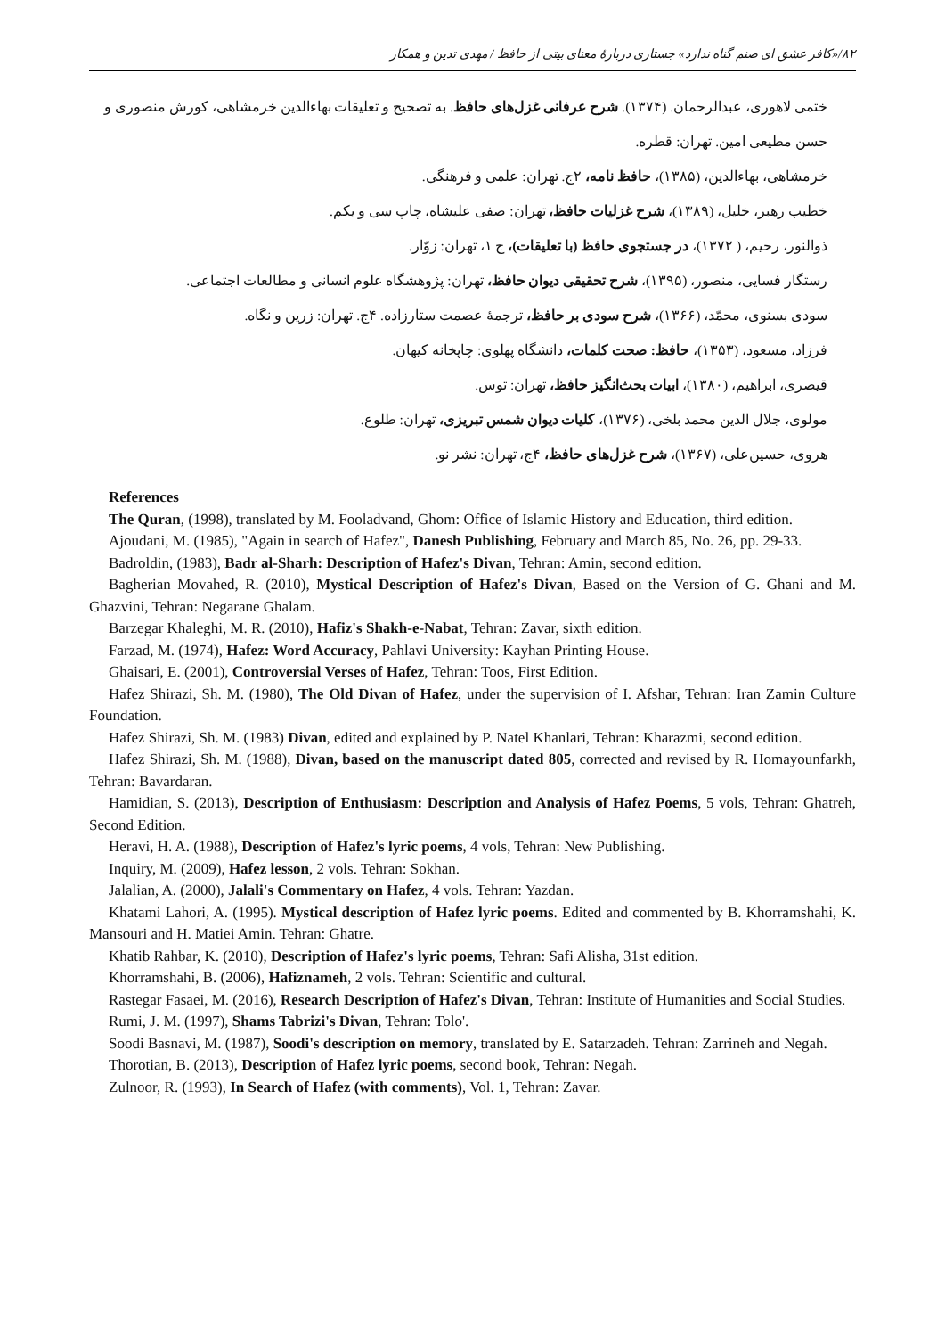۸۲/«کافر عشق ای صنم گناه ندارد» جستاری دربارهٔ معنای بیتی از حافظ / مهدی تدین و همکار
ختمی لاهوری، عبدالرحمان. (۱۳۷۴). شرح عرفانی غزل‌های حافظ. به تصحیح و تعلیقات بهاءالدین خرمشاهی، کورش منصوری و حسن مطیعی امین. تهران: قطره.
خرمشاهی، بهاءالدین، (۱۳۸۵)، حافظ نامه، ۲ج. تهران: علمی و فرهنگی.
خطیب رهبر، خلیل، (۱۳۸۹)، شرح غزلیات حافظ، تهران: صفی علیشاه، چاپ سی و یکم.
ذوالنور، رحیم، ( ۱۳۷۲)، در جستجوی حافظ (با تعلیقات)، ج ۱، تهران: زوّار.
رستگار فسایی، منصور، (۱۳۹۵)، شرح تحقیقی دیوان حافظ، تهران: پژوهشگاه علوم انسانی و مطالعات اجتماعی.
سودی بسنوی، محمّد، (۱۳۶۶)، شرح سودی بر حافظ، ترجمهٔ عصمت ستارزاده. ۴ج. تهران: زرین و نگاه.
فرزاد، مسعود، (۱۳۵۳)، حافظ: صحت کلمات، دانشگاه پهلوی: چاپخانه کیهان.
قیصری، ابراهیم، (۱۳۸۰)، ابیات بحث‌انگیز حافظ، تهران: توس.
مولوی، جلال الدین محمد بلخی، (۱۳۷۶)، کلیات دیوان شمس تبریزی، تهران: طلوع.
هروی، حسین‌علی، (۱۳۶۷)، شرح غزل‌های حافظ، ۴ج، تهران: نشر نو.
References
The Quran, (1998), translated by M. Fooladvand, Ghom: Office of Islamic History and Education, third edition.
Ajoudani, M. (1985), "Again in search of Hafez", Danesh Publishing, February and March 85, No. 26, pp. 29-33.
Badroldin, (1983), Badr al-Sharh: Description of Hafez's Divan, Tehran: Amin, second edition.
Bagherian Movahed, R. (2010), Mystical Description of Hafez's Divan, Based on the Version of G. Ghani and M. Ghazvini, Tehran: Negarane Ghalam.
Barzegar Khaleghi, M. R. (2010), Hafiz's Shakh-e-Nabat, Tehran: Zavar, sixth edition.
Farzad, M. (1974), Hafez: Word Accuracy, Pahlavi University: Kayhan Printing House.
Ghaisari, E. (2001), Controversial Verses of Hafez, Tehran: Toos, First Edition.
Hafez Shirazi, Sh. M. (1980), The Old Divan of Hafez, under the supervision of I. Afshar, Tehran: Iran Zamin Culture Foundation.
Hafez Shirazi, Sh. M. (1983) Divan, edited and explained by P. Natel Khanlari, Tehran: Kharazmi, second edition.
Hafez Shirazi, Sh. M. (1988), Divan, based on the manuscript dated 805, corrected and revised by R. Homayounfarkh, Tehran: Bavardaran.
Hamidian, S. (2013), Description of Enthusiasm: Description and Analysis of Hafez Poems, 5 vols, Tehran: Ghatreh, Second Edition.
Heravi, H. A. (1988), Description of Hafez's lyric poems, 4 vols, Tehran: New Publishing.
Inquiry, M. (2009), Hafez lesson, 2 vols. Tehran: Sokhan.
Jalalian, A. (2000), Jalali's Commentary on Hafez, 4 vols. Tehran: Yazdan.
Khatami Lahori, A. (1995). Mystical description of Hafez lyric poems. Edited and commented by B. Khorramshahi, K. Mansouri and H. Matiei Amin. Tehran: Ghatre.
Khatib Rahbar, K. (2010), Description of Hafez's lyric poems, Tehran: Safi Alisha, 31st edition.
Khorramshahi, B. (2006), Hafiznameh, 2 vols. Tehran: Scientific and cultural.
Rastegar Fasaei, M. (2016), Research Description of Hafez's Divan, Tehran: Institute of Humanities and Social Studies.
Rumi, J. M. (1997), Shams Tabrizi's Divan, Tehran: Tolo'.
Soodi Basnavi, M. (1987), Soodi's description on memory, translated by E. Satarzadeh. Tehran: Zarrineh and Negah.
Thorotian, B. (2013), Description of Hafez lyric poems, second book, Tehran: Negah.
Zulnoor, R. (1993), In Search of Hafez (with comments), Vol. 1, Tehran: Zavar.